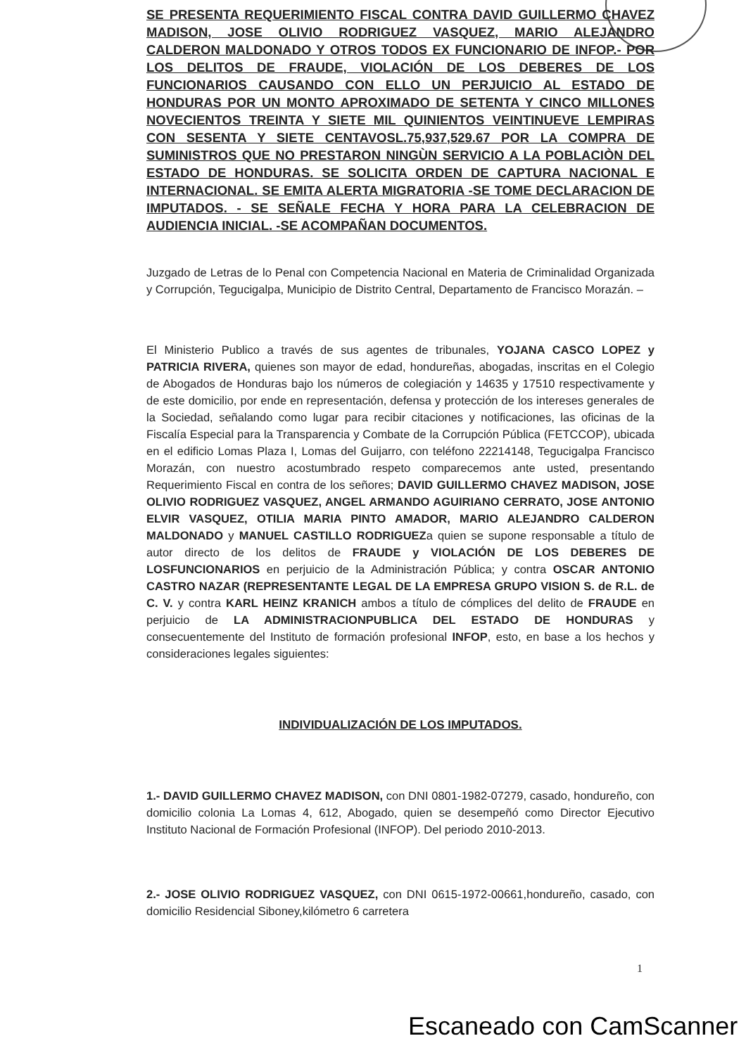SE PRESENTA REQUERIMIENTO FISCAL CONTRA DAVID GUILLERMO CHAVEZ MADISON, JOSE OLIVIO RODRIGUEZ VASQUEZ, MARIO ALEJANDRO CALDERON MALDONADO Y OTROS TODOS EX FUNCIONARIO DE INFOP.- POR LOS DELITOS DE FRAUDE, VIOLACIÓN DE LOS DEBERES DE LOS FUNCIONARIOS CAUSANDO CON ELLO UN PERJUICIO AL ESTADO DE HONDURAS POR UN MONTO APROXIMADO DE SETENTA Y CINCO MILLONES NOVECIENTOS TREINTA Y SIETE MIL QUINIENTOS VEINTINUEVE LEMPIRAS CON SESENTA Y SIETE CENTAVOSL.75,937,529.67 POR LA COMPRA DE SUMINISTROS QUE NO PRESTARON NINGÙN SERVICIO A LA POBLACIÒN DEL ESTADO DE HONDURAS. SE SOLICITA ORDEN DE CAPTURA NACIONAL E INTERNACIONAL. SE EMITA ALERTA MIGRATORIA -SE TOME DECLARACION DE IMPUTADOS. - SE SEÑALE FECHA Y HORA PARA LA CELEBRACION DE AUDIENCIA INICIAL. -SE ACOMPAÑAN DOCUMENTOS.
Juzgado de Letras de lo Penal con Competencia Nacional en Materia de Criminalidad Organizada y Corrupción, Tegucigalpa, Municipio de Distrito Central, Departamento de Francisco Morazán. –
El Ministerio Publico a través de sus agentes de tribunales, YOJANA CASCO LOPEZ y PATRICIA RIVERA, quienes son mayor de edad, hondureñas, abogadas, inscritas en el Colegio de Abogados de Honduras bajo los números de colegiación y 14635 y 17510 respectivamente y de este domicilio, por ende en representación, defensa y protección de los intereses generales de la Sociedad, señalando como lugar para recibir citaciones y notificaciones, las oficinas de la Fiscalía Especial para la Transparencia y Combate de la Corrupción Pública (FETCCOP), ubicada en el edificio Lomas Plaza I, Lomas del Guijarro, con teléfono 22214148, Tegucigalpa Francisco Morazán, con nuestro acostumbrado respeto comparecemos ante usted, presentando Requerimiento Fiscal en contra de los señores; DAVID GUILLERMO CHAVEZ MADISON, JOSE OLIVIO RODRIGUEZ VASQUEZ, ANGEL ARMANDO AGUIRIANO CERRATO, JOSE ANTONIO ELVIR VASQUEZ, OTILIA MARIA PINTO AMADOR, MARIO ALEJANDRO CALDERON MALDONADO y MANUEL CASTILLO RODRIGUEZa quien se supone responsable a título de autor directo de los delitos de FRAUDE y VIOLACIÓN DE LOS DEBERES DE LOSFUNCIONARIOS en perjuicio de la Administración Pública; y contra OSCAR ANTONIO CASTRO NAZAR (REPRESENTANTE LEGAL DE LA EMPRESA GRUPO VISION S. de R.L. de C. V. y contra KARL HEINZ KRANICH ambos a título de cómplices del delito de FRAUDE en perjuicio de LA ADMINISTRACIONPUBLICA DEL ESTADO DE HONDURAS y consecuentemente del Instituto de formación profesional INFOP, esto, en base a los hechos y consideraciones legales siguientes:
INDIVIDUALIZACIÓN DE LOS IMPUTADOS.
1.- DAVID GUILLERMO CHAVEZ MADISON, con DNI 0801-1982-07279, casado, hondureño, con domicilio colonia La Lomas 4, 612, Abogado, quien se desempeñó como Director Ejecutivo Instituto Nacional de Formación Profesional (INFOP). Del periodo 2010-2013.
2.- JOSE OLIVIO RODRIGUEZ VASQUEZ, con DNI 0615-1972-00661,hondureño, casado, con domicilio Residencial Siboney,kilómetro 6 carretera
1
Escaneado con CamScanner